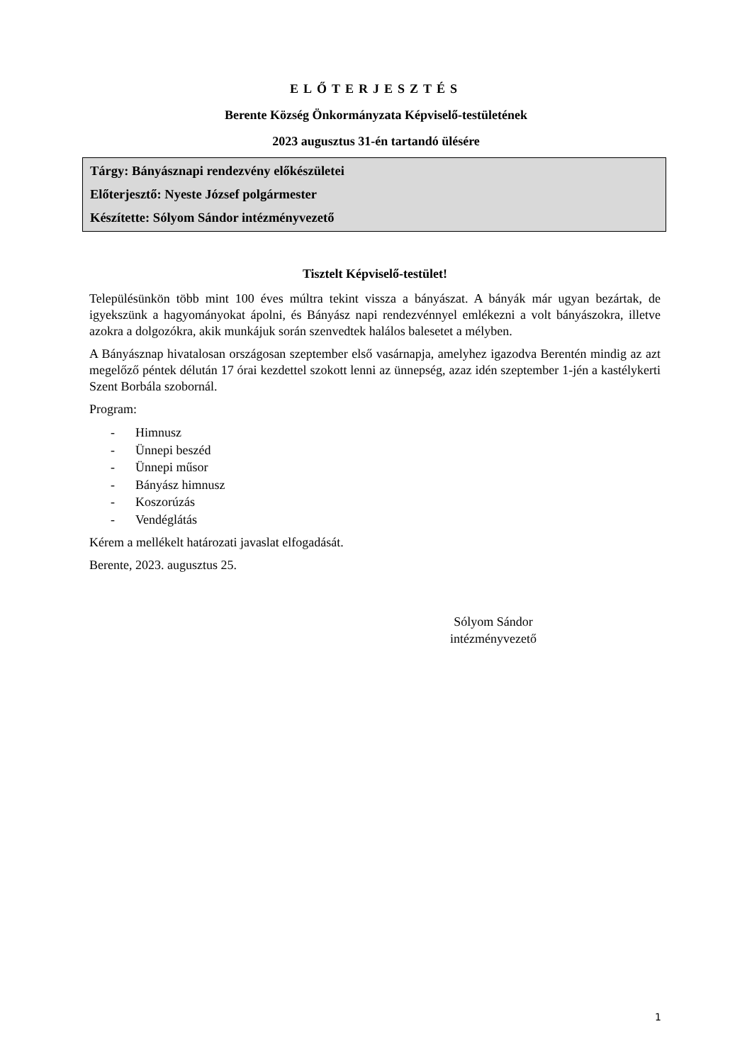ELŐTERJESZTÉS
Berente Község Önkormányzata Képviselő-testületének
2023 augusztus 31-én tartandó ülésére
Tárgy: Bányásznapi rendezvény előkészületei
Előterjesztő: Nyeste József polgármester
Készítette: Sólyom Sándor intézményvezető
Tisztelt Képviselő-testület!
Településünkön több mint 100 éves múltra tekint vissza a bányászat. A bányák már ugyan bezártak, de igyekszünk a hagyományokat ápolni, és Bányász napi rendezvénnyel emlékezni a volt bányászokra, illetve azokra a dolgozókra, akik munkájuk során szenvedtek halálos balesetet a mélyben.
A Bányásznap hivatalosan országosan szeptember első vasárnapja, amelyhez igazodva Berentén mindig az azt megelőző péntek délután 17 órai kezdettel szokott lenni az ünnepség, azaz idén szeptember 1-jén a kastélykerti Szent Borbála szobornál.
Program:
- Himnusz
- Ünnepi beszéd
- Ünnepi műsor
- Bányász himnusz
- Koszorúzás
- Vendéglátás
Kérem a mellékelt határozati javaslat elfogadását.
Berente, 2023. augusztus 25.
Sólyom Sándor
intézményvezető
1